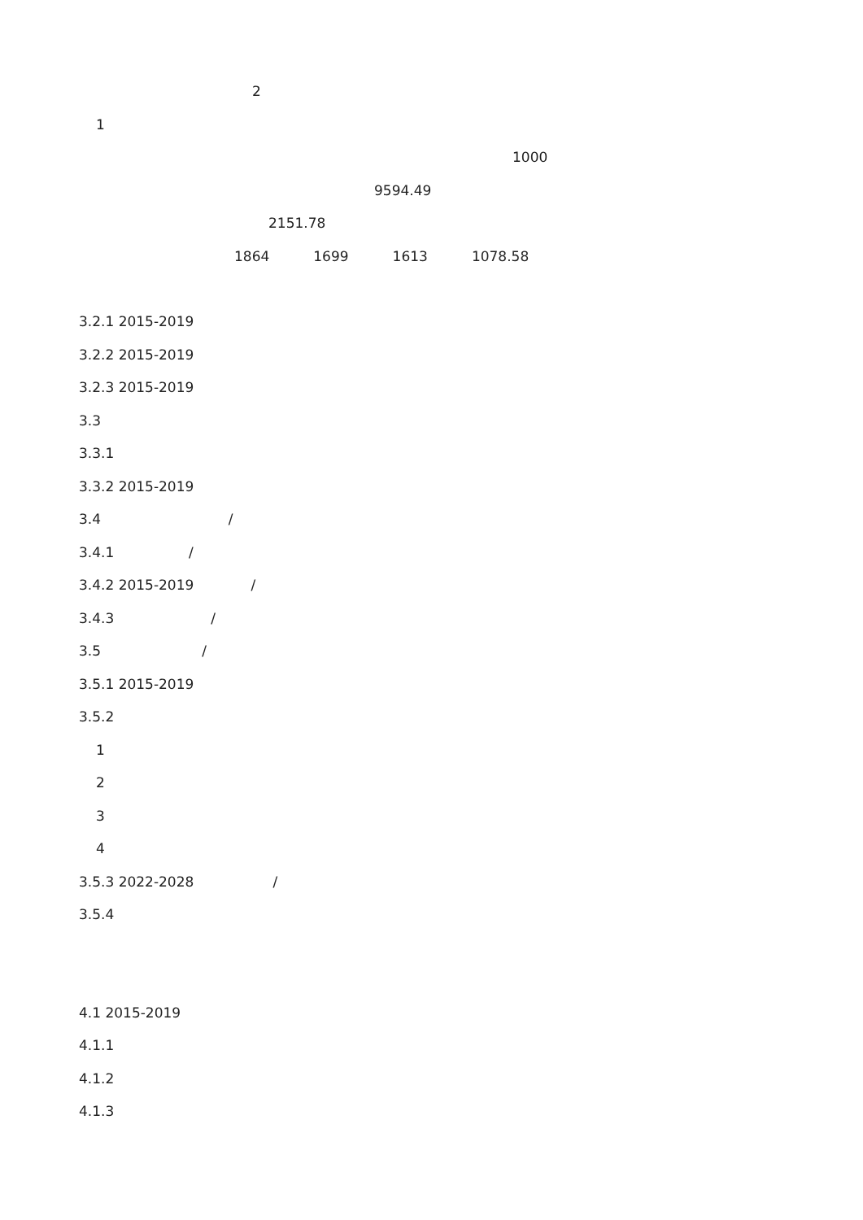2
1
1000
9594.49
2151.78
1864 1699 1613 1078.58
3.2.1 2015-2019
3.2.2 2015-2019
3.2.3 2015-2019
3.3
3.3.1
3.3.2 2015-2019
3.4 /
3.4.1 /
3.4.2 2015-2019 /
3.4.3 /
3.5 /
3.5.1 2015-2019
3.5.2
1
2
3
4
3.5.3 2022-2028 /
3.5.4
4.1 2015-2019
4.1.1
4.1.2
4.1.3